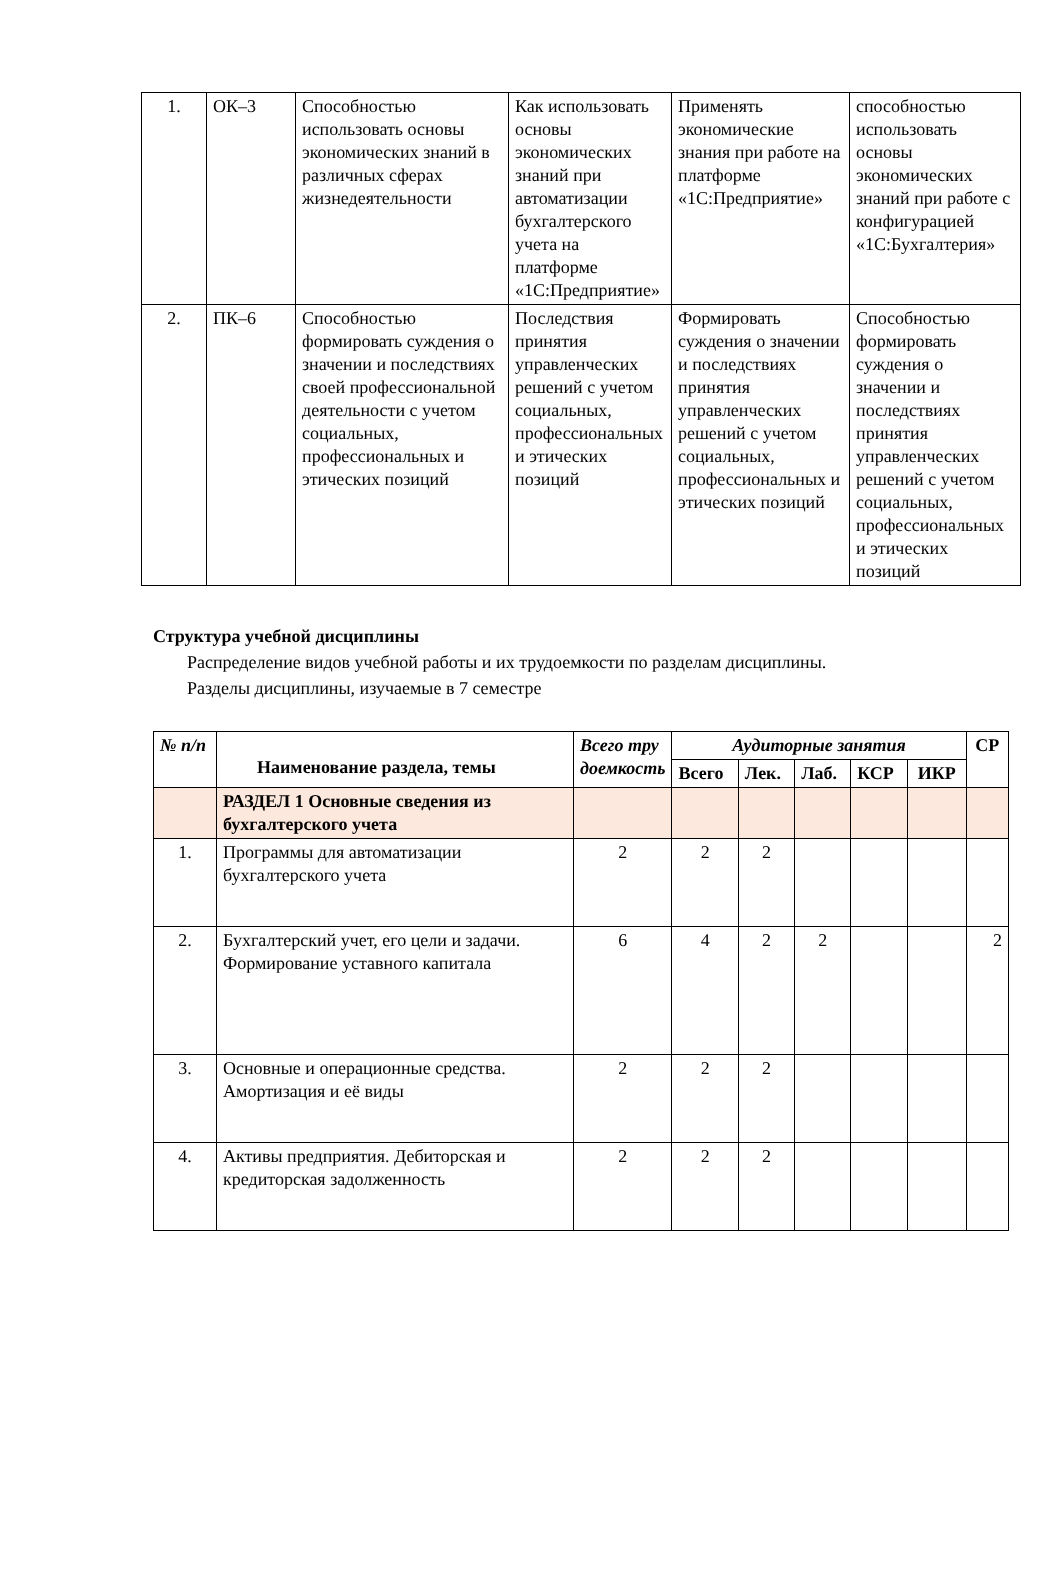| 1. | ОК–3 | Способностью использовать основы экономических знаний в различных сферах жизнедеятельности | Как использовать основы экономических знаний при автоматизации бухгалтерского учета на платформе «1С:Предприятие» | Применять экономические знания при работе на платформе «1С:Предприятие» | способностью использовать основы экономических знаний при работе с конфигурацией «1С:Бухгалтерия» |
| 2. | ПК–6 | Способностью формировать суждения о значении и последствиях своей профессиональной деятельности с учетом социальных, профессиональных и этических позиций | Последствия принятия управленческих решений с учетом социальных, профессиональных и этических позиций | Формировать суждения о значении и последствиях принятия управленческих решений с учетом социальных, профессиональных и этических позиций | Способностью формировать суждения о значении и последствиях принятия управленческих решений с учетом социальных, профессиональных и этических позиций |
Структура учебной дисциплины
Распределение видов учебной работы и их трудоемкости по разделам дисциплины. Разделы дисциплины, изучаемые в 7 семестре
| № п/п | Наименование раздела, темы | Всего тру доемкость | Аудиторные занятия | | | | | СР |
| --- | --- | --- | --- | --- | --- | --- | --- | --- |
| | | | Всего | Лек. | Лаб. | КСР | ИКР | |
| | РАЗДЕЛ 1 Основные сведения из бухгалтерского учета | | | | | | | |
| 1. | Программы для автоматизации бухгалтерского учета | 2 | 2 | 2 | | | | |
| 2. | Бухгалтерский учет, его цели и задачи. Формирование уставного капитала | 6 | 4 | 2 | 2 | | | 2 |
| 3. | Основные и операционные средства. Амортизация и её виды | 2 | 2 | 2 | | | | |
| 4. | Активы предприятия. Дебиторская и кредиторская задолженность | 2 | 2 | 2 | | | | |